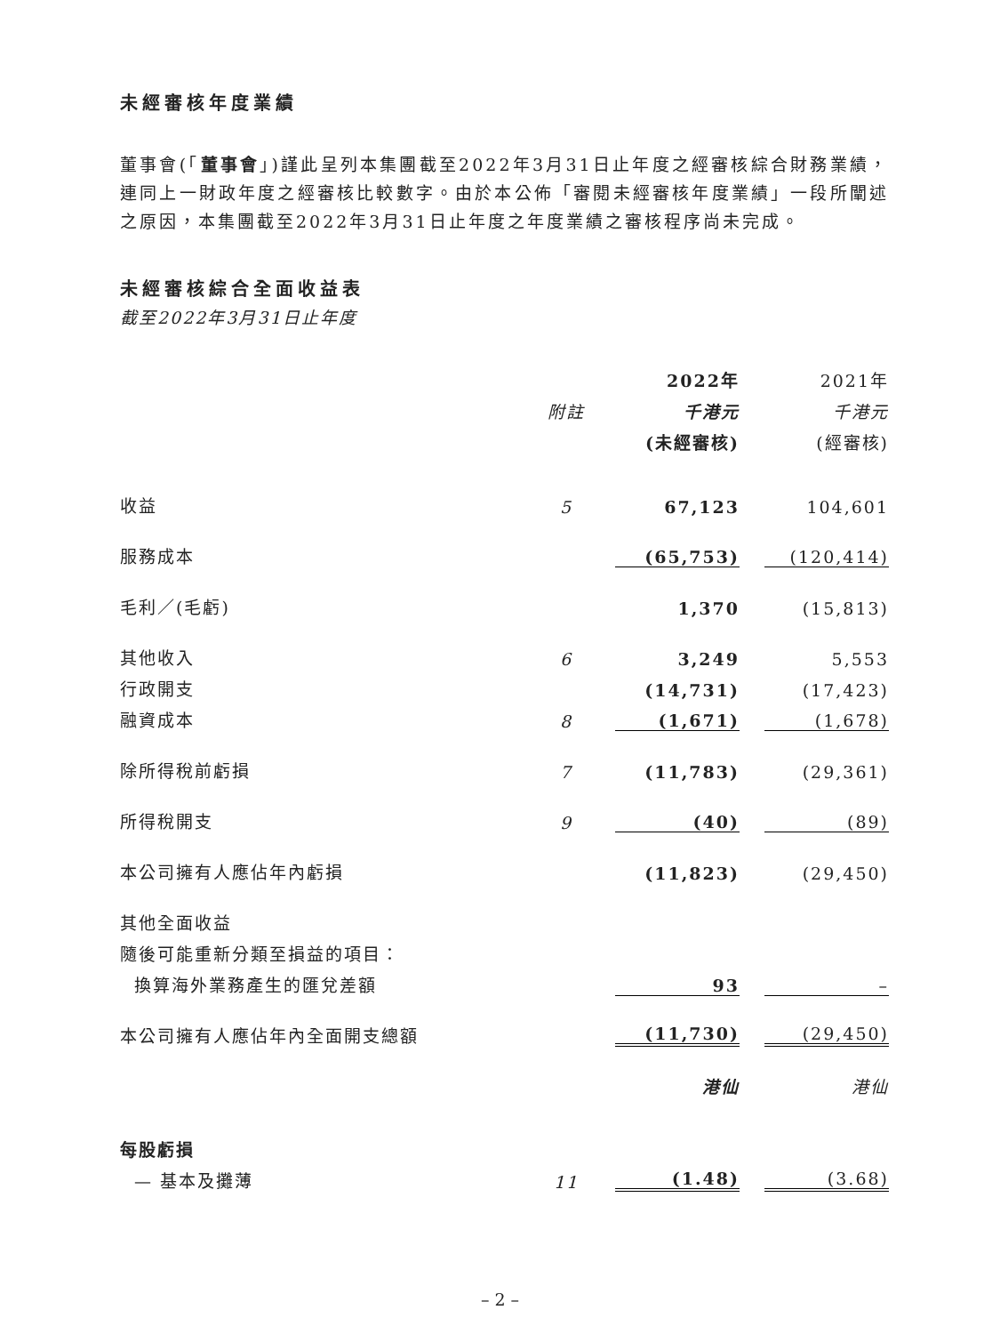未經審核年度業績
董事會(「董事會」)謹此呈列本集團截至2022年3月31日止年度之經審核綜合財務業績，連同上一財政年度之經審核比較數字。由於本公佈「審閱未經審核年度業績」一段所闡述之原因，本集團截至2022年3月31日止年度之年度業績之審核程序尚未完成。
未經審核綜合全面收益表
截至2022年3月31日止年度
| | | 2022年 | 2021年 |
| --- | --- | --- | --- |
| | 附註 | 千港元 | 千港元 |
| | | (未經審核) | (經審核) |
| 收益 | 5 | 67,123 | 104,601 |
| 服務成本 | | (65,753) | (120,414) |
| 毛利／(毛虧) | | 1,370 | (15,813) |
| 其他收入 | 6 | 3,249 | 5,553 |
| 行政開支 | | (14,731) | (17,423) |
| 融資成本 | 8 | (1,671) | (1,678) |
| 除所得稅前虧損 | 7 | (11,783) | (29,361) |
| 所得稅開支 | 9 | (40) | (89) |
| 本公司擁有人應佔年內虧損 | | (11,823) | (29,450) |
| 其他全面收益 | | | |
| 隨後可能重新分類至損益的項目： | | | |
| 換算海外業務產生的匯兌差額 | | 93 | – |
| 本公司擁有人應佔年內全面開支總額 | | (11,730) | (29,450) |
| | | 港仙 | 港仙 |
| 每股虧損 | | | |
| — 基本及攤薄 | 11 | (1.48) | (3.68) |
– 2 –